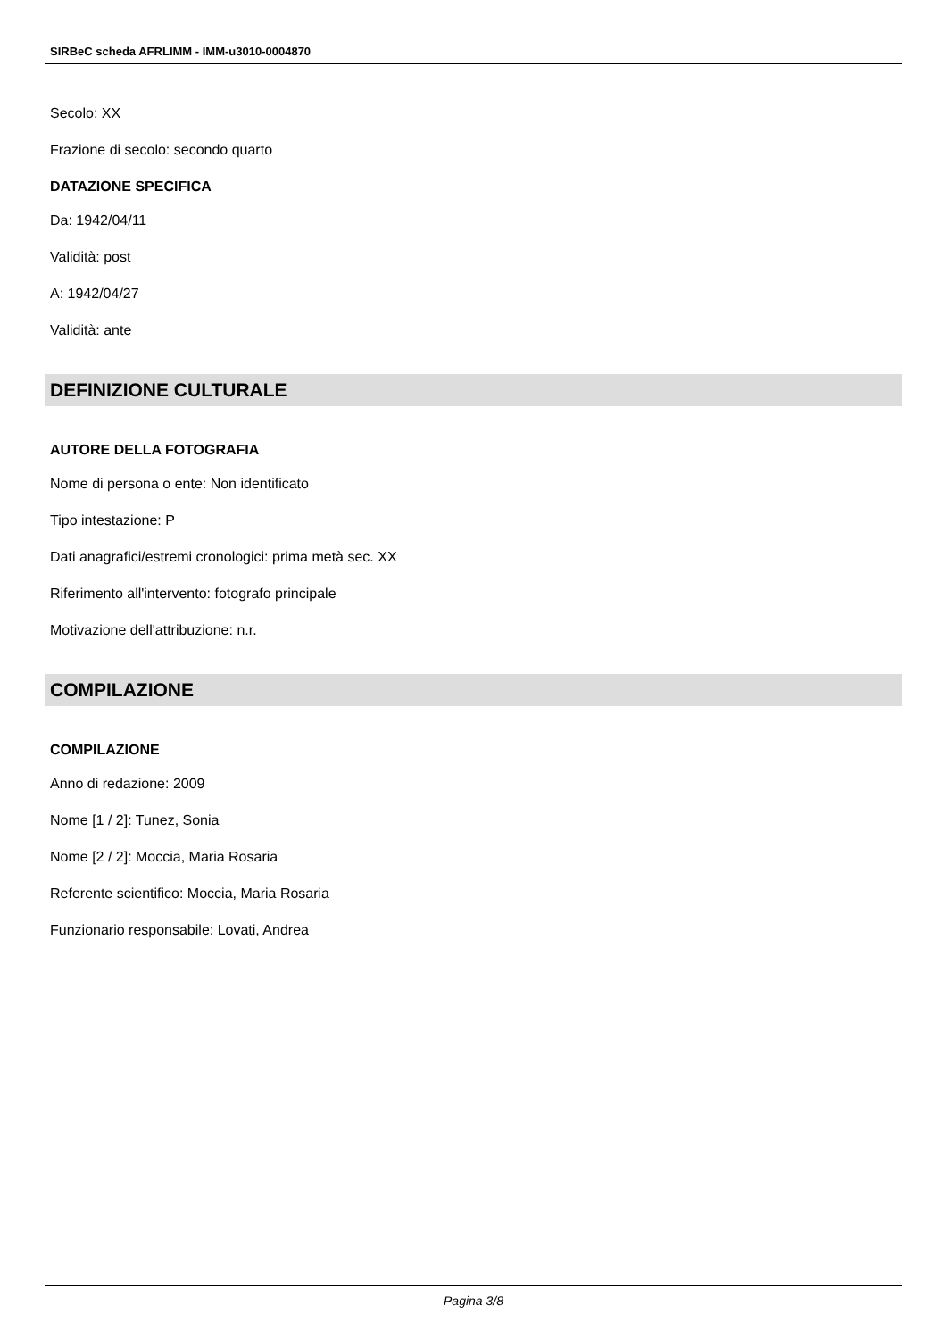SIRBeC scheda AFRLIMM - IMM-u3010-0004870
Secolo: XX
Frazione di secolo: secondo quarto
DATAZIONE SPECIFICA
Da: 1942/04/11
Validità: post
A: 1942/04/27
Validità: ante
DEFINIZIONE CULTURALE
AUTORE DELLA FOTOGRAFIA
Nome di persona o ente: Non identificato
Tipo intestazione: P
Dati anagrafici/estremi cronologici: prima metà sec. XX
Riferimento all'intervento: fotografo principale
Motivazione dell'attribuzione: n.r.
COMPILAZIONE
COMPILAZIONE
Anno di redazione: 2009
Nome [1 / 2]: Tunez, Sonia
Nome [2 / 2]: Moccia, Maria Rosaria
Referente scientifico: Moccia, Maria Rosaria
Funzionario responsabile: Lovati, Andrea
Pagina 3/8